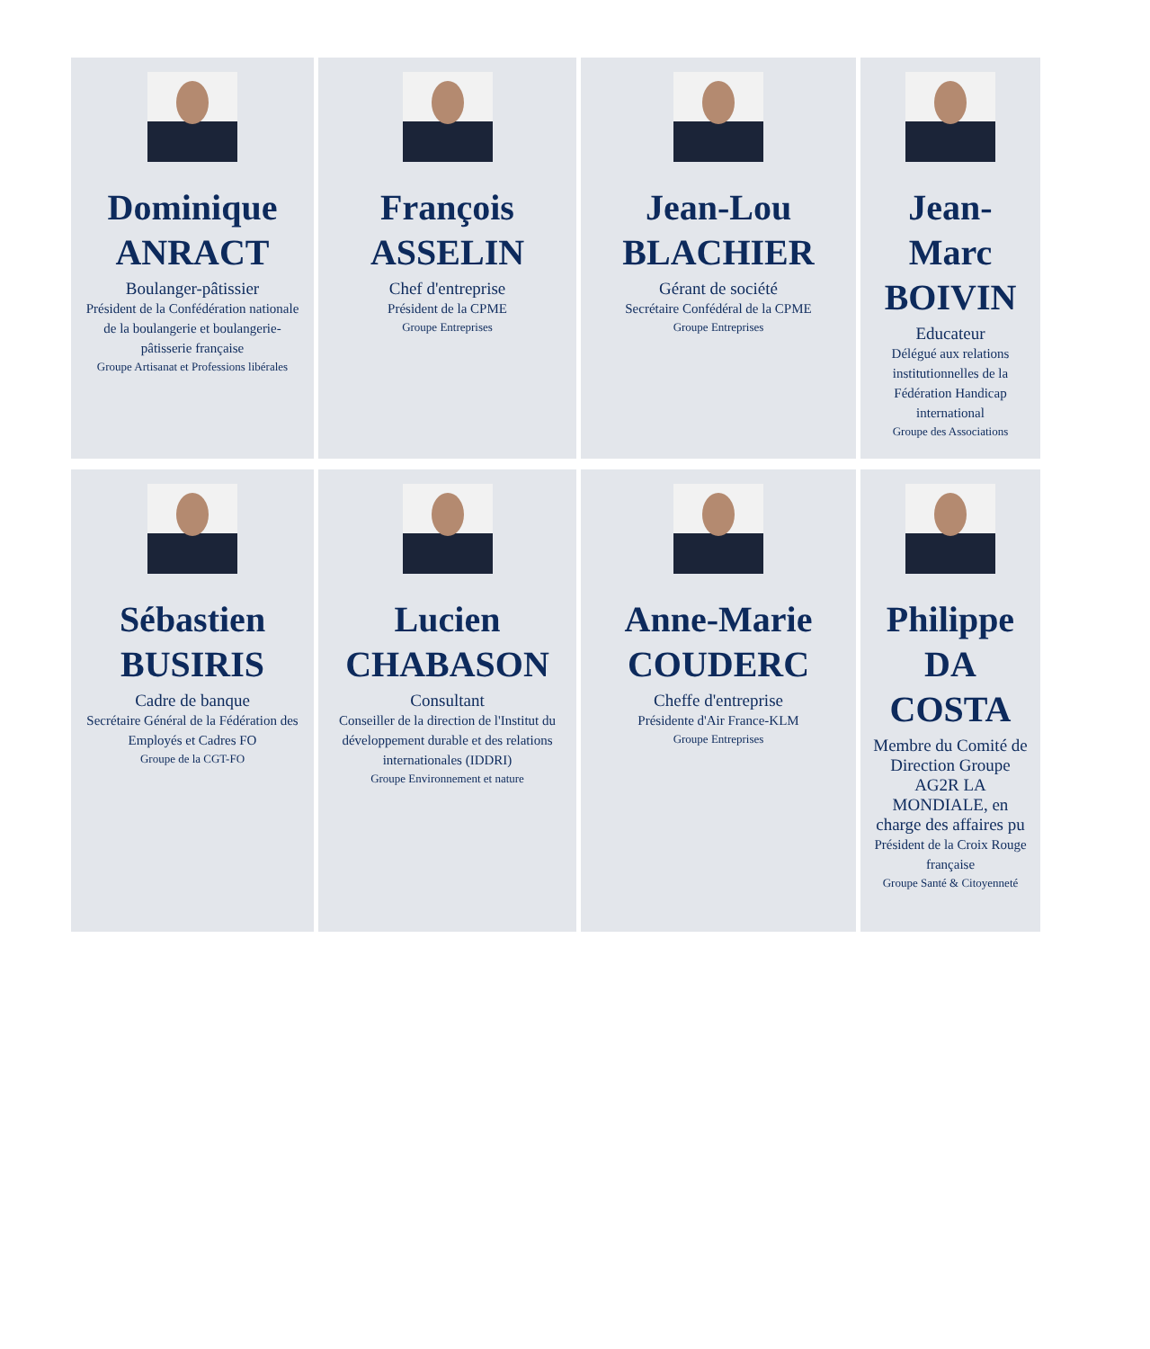Dominique ANRACT
Boulanger-pâtissier
Président de la Confédération nationale de la boulangerie et boulangerie-pâtisserie française
Groupe Artisanat et Professions libérales
François ASSELIN
Chef d'entreprise
Président de la CPME
Groupe Entreprises
Jean-Lou BLACHIER
Gérant de société
Secrétaire Confédéral de la CPME
Groupe Entreprises
Jean-Marc BOIVIN
Educateur
Délégué aux relations institutionnelles de la Fédération Handicap international
Groupe des Associations
Sébastien BUSIRIS
Cadre de banque
Secrétaire Général de la Fédération des Employés et Cadres FO
Groupe de la CGT-FO
Lucien CHABASON
Consultant
Conseiller de la direction de l'Institut du développement durable et des relations internationales (IDDRI)
Groupe Environnement et nature
Anne-Marie COUDERC
Cheffe d'entreprise
Présidente d'Air France-KLM
Groupe Entreprises
Philippe DA COSTA
Membre du Comité de Direction Groupe AG2R LA MONDIALE, en charge des affaires pu
Président de la Croix Rouge française
Groupe Santé & Citoyenneté